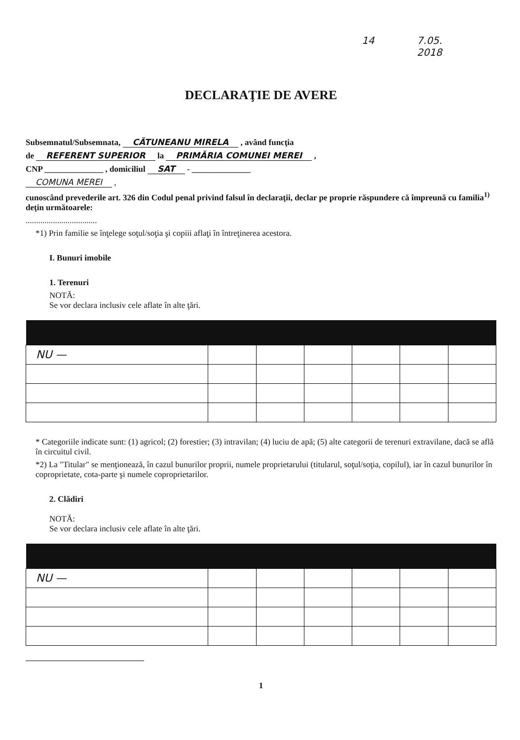14 7.05.
2018
DECLARAŢIE DE AVERE
Subsemnatul/Subsemnata, CĂTUNEANU MIRELA , având funcţia
de REFERENT SUPERIOR la PRIMĂRIA COMUNEI MEREI ,
CNP ______________ , domiciliul SAT - ______________
COMUNA MEREI ,
cunoscând prevederile art. 326 din Codul penal privind falsul în declaraţii, declar pe proprie răspundere că împreună cu familia<sup>1)</sup> deţin următoarele:
..................................
*1) Prin familie se înţelege soţul/soţia şi copiii aflaţi în întreţinerea acestora.
I. Bunuri imobile
1. Terenuri
NOTĂ:
Se vor declara inclusiv cele aflate în alte ţări.
| NU — | | | | | | |
* Categoriile indicate sunt: (1) agricol; (2) forestier; (3) intravilan; (4) luciu de apă; (5) alte categorii de terenuri extravilane, dacă se află în circuitul civil.
*2) La "Titular" se menţionează, în cazul bunurilor proprii, numele proprietarului (titularul, soţul/soţia, copilul), iar în cazul bunurilor în coproprietate, cota-parte şi numele coproprietarilor.
2. Clădiri
NOTĂ:
Se vor declara inclusiv cele aflate în alte ţări.
| NU — | | | | | | |
1